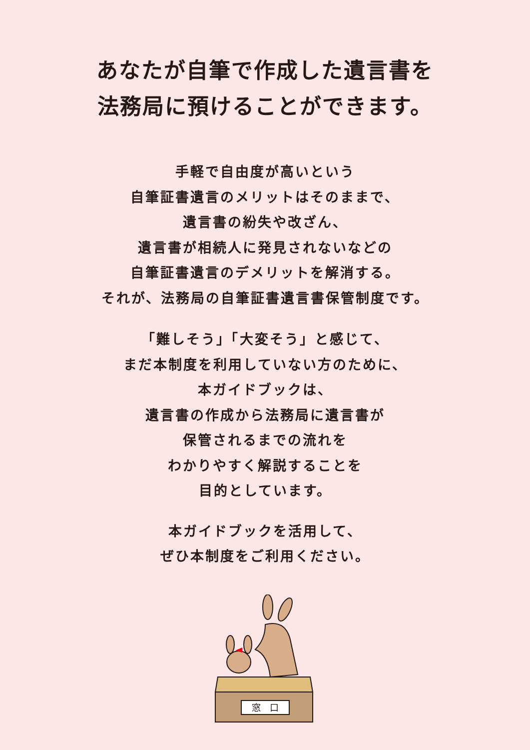あなたが自筆で作成した遺言書を
法務局に預けることができます。
手軽で自由度が高いという
自筆証書遺言のメリットはそのままで、
遺言書の紛失や改ざん、
遺言書が相続人に発見されないなどの
自筆証書遺言のデメリットを解消する。
それが、法務局の自筆証書遺言書保管制度です。
「難しそう」「大変そう」と感じて、
まだ本制度を利用していない方のために、
本ガイドブックは、
遺言書の作成から法務局に遺言書が
保管されるまでの流れを
わかりやすく解説することを
目的としています。
本ガイドブックを活用して、
ぜひ本制度をご利用ください。
窓　口